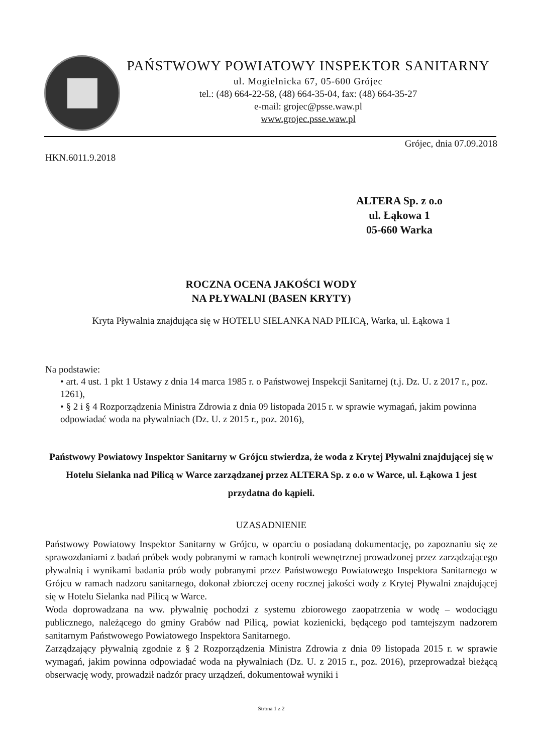PAŃSTWOWY POWIATOWY INSPEKTOR SANITARNY
ul. Mogielnicka 67, 05-600 Grójec
tel.: (48) 664-22-58, (48) 664-35-04, fax: (48) 664-35-27
e-mail: grojec@psse.waw.pl
www.grojec.psse.waw.pl
Grójec, dnia 07.09.2018
HKN.6011.9.2018
ALTERA Sp. z o.o
ul. Łąkowa 1
05-660 Warka
ROCZNA OCENA JAKOŚCI WODY
NA PŁYWALNI (BASEN KRYTY)
Kryta Pływalnia znajdująca się w HOTELU SIELANKA NAD PILICĄ, Warka, ul. Łąkowa 1
Na podstawie:
• art. 4 ust. 1 pkt 1 Ustawy z dnia 14 marca 1985 r. o Państwowej Inspekcji Sanitarnej (t.j. Dz. U. z 2017 r., poz. 1261),
• § 2 i § 4 Rozporządzenia Ministra Zdrowia z dnia 09 listopada 2015 r. w sprawie wymagań, jakim powinna odpowiadać woda na pływalniach (Dz. U. z 2015 r., poz. 2016),
Państwowy Powiatowy Inspektor Sanitarny w Grójcu stwierdza, że woda z Krytej Pływalni znajdującej się w Hotelu Sielanka nad Pilicą w Warce zarządzanej przez ALTERA Sp. z o.o w Warce, ul. Łąkowa 1 jest przydatna do kąpieli.
UZASADNIENIE
Państwowy Powiatowy Inspektor Sanitarny w Grójcu, w oparciu o posiadaną dokumentację, po zapoznaniu się ze sprawozdaniami z badań próbek wody pobranymi w ramach kontroli wewnętrznej prowadzonej przez zarządzającego pływalnią i wynikami badania prób wody pobranymi przez Państwowego Powiatowego Inspektora Sanitarnego w Grójcu w ramach nadzoru sanitarnego, dokonał zbiorczej oceny rocznej jakości wody z Krytej Pływalni znajdującej się w Hotelu Sielanka nad Pilicą w Warce.
Woda doprowadzana na ww. pływalnię pochodzi z systemu zbiorowego zaopatrzenia w wodę – wodociągu publicznego, należącego do gminy Grabów nad Pilicą, powiat kozienicki, będącego pod tamtejszym nadzorem sanitarnym Państwowego Powiatowego Inspektora Sanitarnego.
Zarządzający pływalnią zgodnie z § 2 Rozporządzenia Ministra Zdrowia z dnia 09 listopada 2015 r. w sprawie wymagań, jakim powinna odpowiadać woda na pływalniach (Dz. U. z 2015 r., poz. 2016), przeprowadzał bieżącą obserwację wody, prowadził nadzór pracy urządzeń, dokumentował wyniki i
Strona 1 z 2